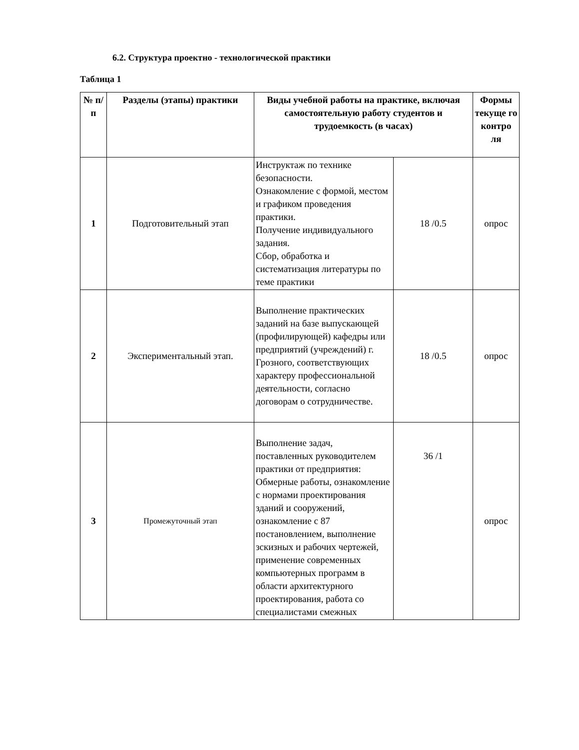6.2. Структура проектно - технологической практики
Таблица 1
| № п/п | Разделы (этапы) практики | Виды учебной работы на практике, включая самостоятельную работу студентов и трудоемкость (в часах) | | Формы текуще го контро ля |
| --- | --- | --- | --- | --- |
| 1 | Подготовительный этап | Инструктаж по технике безопасности. Ознакомление с формой, местом и графиком проведения практики. Получение индивидуального задания. Сбор, обработка и систематизация литературы по теме практики | 18 /0.5 | опрос |
| 2 | Экспериментальный этап. | Выполнение практических заданий на базе выпускающей (профилирующей) кафедры или предприятий (учреждений) г. Грозного, соответствующих характеру профессиональной деятельности, согласно договорам о сотрудничестве. | 18 /0.5 | опрос |
| 3 | Промежуточный этап | Выполнение задач, поставленных руководителем практики от предприятия: Обмерные работы, ознакомление с нормами проектирования зданий и сооружений, ознакомление с 87 постановлением, выполнение зскизных и рабочих чертежей, применение современных компьютерных программ в области архитектурного проектирования, работа со специалистами смежных | 36 /1 | опрос |